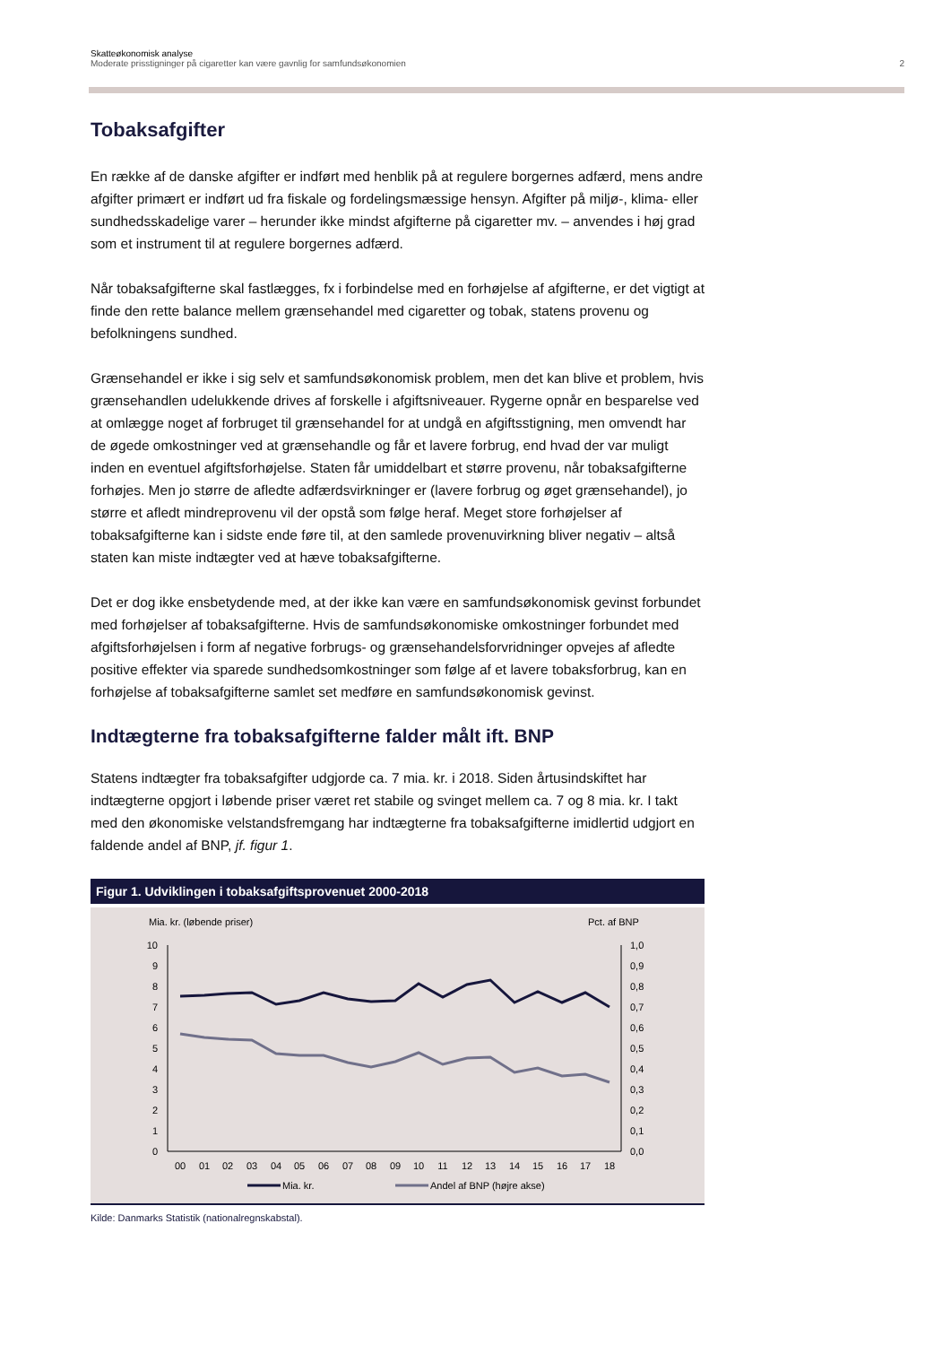Skatteøkonomisk analyse
Moderate prisstigninger på cigaretter kan være gavnlig for samfundsøkonomien 2
Tobaksafgifter
En række af de danske afgifter er indført med henblik på at regulere borgernes adfærd, mens andre afgifter primært er indført ud fra fiskale og fordelingsmæssige hensyn. Afgifter på miljø-, klima- eller sundhedsskadelige varer – herunder ikke mindst afgifterne på cigaretter mv. – anvendes i høj grad som et instrument til at regulere borgernes adfærd.
Når tobaksafgifterne skal fastlægges, fx i forbindelse med en forhøjelse af afgifterne, er det vigtigt at finde den rette balance mellem grænsehandel med cigaretter og tobak, statens provenu og befolkningens sundhed.
Grænsehandel er ikke i sig selv et samfundsøkonomisk problem, men det kan blive et problem, hvis grænsehandlen udelukkende drives af forskelle i afgiftsniveauer. Rygerne opnår en besparelse ved at omlægge noget af forbruget til grænsehandel for at undgå en afgiftsstigning, men omvendt har de øgede omkostninger ved at grænsehandle og får et lavere forbrug, end hvad der var muligt inden en eventuel afgiftsforhøjelse. Staten får umiddelbart et større provenu, når tobaksafgifterne forhøjes. Men jo større de afledte adfærdsvirkninger er (lavere forbrug og øget grænsehandel), jo større et afledt mindreprovenu vil der opstå som følge heraf. Meget store forhøjelser af tobaksafgifterne kan i sidste ende føre til, at den samlede provenuvirkning bliver negativ – altså staten kan miste indtægter ved at hæve tobaksafgifterne.
Det er dog ikke ensbetydende med, at der ikke kan være en samfundsøkonomisk gevinst forbundet med forhøjelser af tobaksafgifterne. Hvis de samfundsøkonomiske omkostninger forbundet med afgiftsforhøjelsen i form af negative forbrugs- og grænsehandelsforvridninger opvejes af afledte positive effekter via sparede sundhedsomkostninger som følge af et lavere tobaksforbrug, kan en forhøjelse af tobaksafgifterne samlet set medføre en samfundsøkonomisk gevinst.
Indtægterne fra tobaksafgifterne falder målt ift. BNP
Statens indtægter fra tobaksafgifter udgjorde ca. 7 mia. kr. i 2018. Siden årtusindskiftet har indtægterne opgjort i løbende priser været ret stabile og svinget mellem ca. 7 og 8 mia. kr. I takt med den økonomiske velstandsfremgang har indtægterne fra tobaksafgifterne imidlertid udgjort en faldende andel af BNP, jf. figur 1.
Figur 1. Udviklingen i tobaksafgiftsprovenuet 2000-2018
Mia. kr. (løbende priser)
Pct. af BNP
10
9
8
7
6
5
4
3
2
1
0
1,0
0,9
0,8
0,7
0,6
0,5
0,4
0,3
0,2
0,1
0,0
00
01
02
03
04
05
06
07
08
09
10
11
12
13
14
15
16
17
18
Mia. kr.
Andel af BNP (højre akse)
Kilde: Danmarks Statistik (nationalregnskabstal).